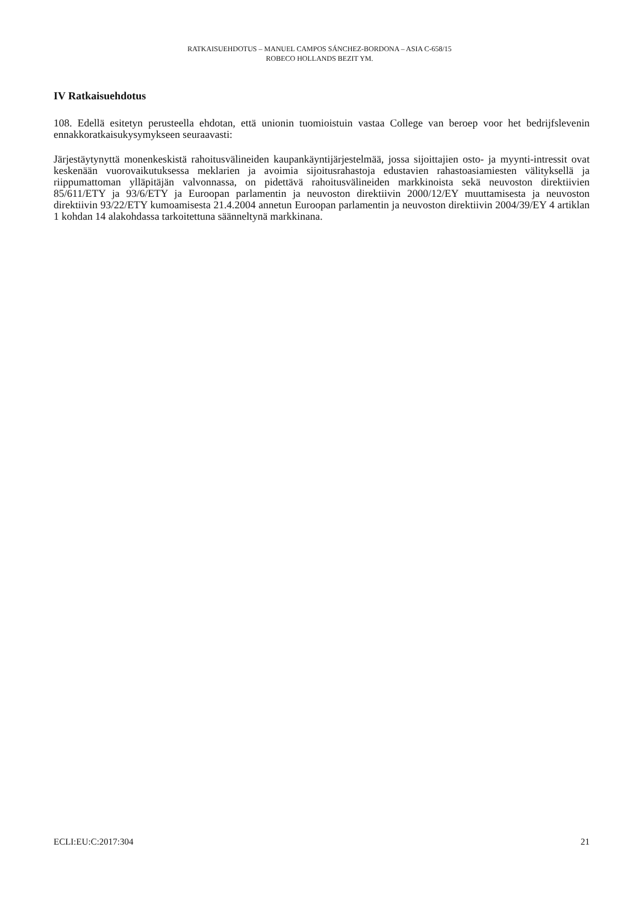RATKAISUEHDOTUS – MANUEL CAMPOS SÁNCHEZ-BORDONA – ASIA C-658/15
ROBECO HOLLANDS BEZIT YM.
IV Ratkaisuehdotus
108. Edellä esitetyn perusteella ehdotan, että unionin tuomioistuin vastaa College van beroep voor het bedrijfslevenin ennakkoratkaisukysymykseen seuraavasti:
Järjestäytynyttä monenkeskistä rahoitusvälineiden kaupankäyntijärjestelmää, jossa sijoittajien osto- ja myynti-intressit ovat keskenään vuorovaikutuksessa meklarien ja avoimia sijoitusrahastoja edustavien rahastoasiamiesten välityksellä ja riippumattoman ylläpitäjän valvonnassa, on pidettävä rahoitusvälineiden markkinoista sekä neuvoston direktiivien 85/611/ETY ja 93/6/ETY ja Euroopan parlamentin ja neuvoston direktiivin 2000/12/EY muuttamisesta ja neuvoston direktiivin 93/22/ETY kumoamisesta 21.4.2004 annetun Euroopan parlamentin ja neuvoston direktiivin 2004/39/EY 4 artiklan 1 kohdan 14 alakohdassa tarkoitettuna säänneltynä markkinana.
ECLI:EU:C:2017:304 21